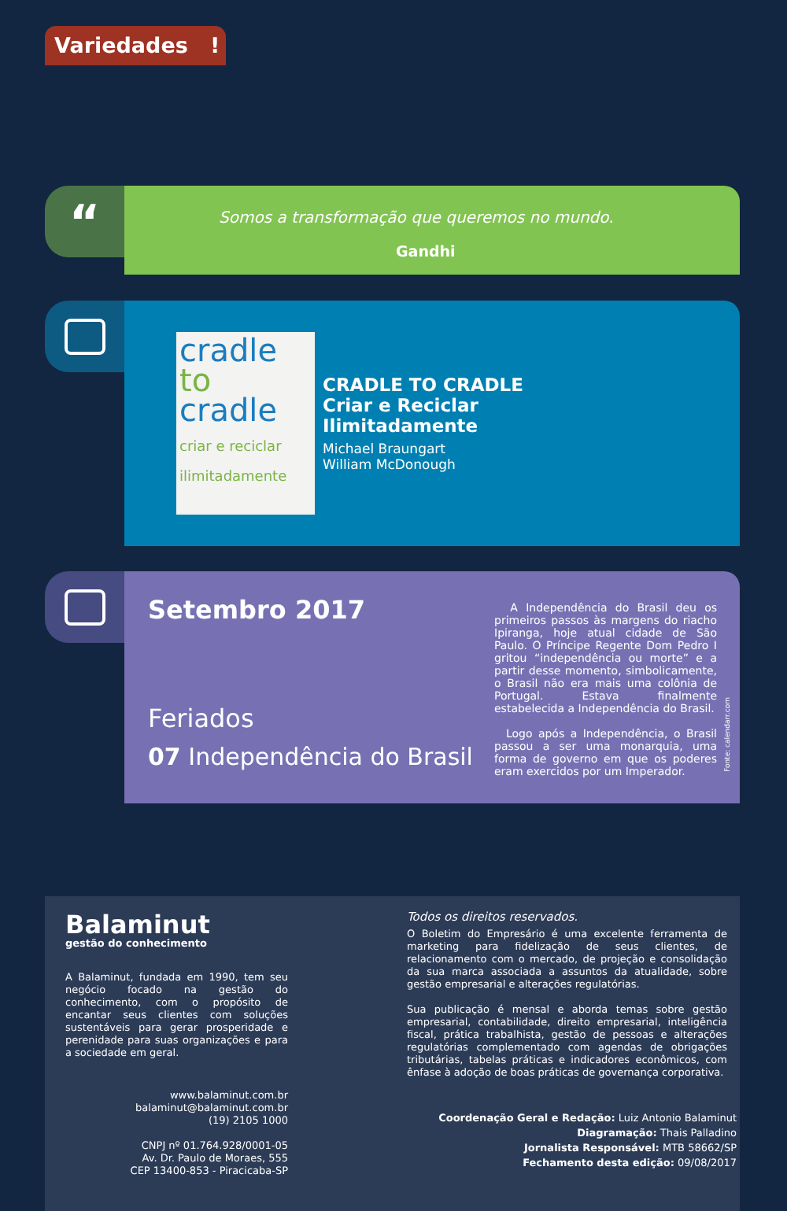Variedades !
“
Somos a transformação que queremos no mundo.
Gandhi
cradle
to
cradle
criar e reciclar ilimitadamente
CRADLE TO CRADLE
Criar e Reciclar
Ilimitadamente
Michael Braungart
William McDonough
Setembro 2017
Feriados
07 Independência do Brasil
A Independência do Brasil deu os primeiros passos às margens do riacho Ipiranga, hoje atual cidade de São Paulo. O Príncipe Regente Dom Pedro I gritou “independência ou morte” e a partir desse momento, simbolicamente, o Brasil não era mais uma colônia de Portugal. Estava finalmente estabelecida a Independência do Brasil.
Logo após a Independência, o Brasil passou a ser uma monarquia, uma forma de governo em que os poderes eram exercidos por um Imperador.
Fonte: calendarr.com
Balaminut
gestão do conhecimento
A Balaminut, fundada em 1990, tem seu negócio focado na gestão do conhecimento, com o propósito de encantar seus clientes com soluções sustentáveis para gerar prosperidade e perenidade para suas organizações e para a sociedade em geral.
www.balaminut.com.br
balaminut@balaminut.com.br
(19) 2105 1000
CNPJ nº 01.764.928/0001-05
Av. Dr. Paulo de Moraes, 555
CEP 13400-853 - Piracicaba-SP
Todos os direitos reservados.
O Boletim do Empresário é uma excelente ferramenta de marketing para fidelização de seus clientes, de relacionamento com o mercado, de projeção e consolidação da sua marca associada a assuntos da atualidade, sobre gestão empresarial e alterações regulatórias.
Sua publicação é mensal e aborda temas sobre gestão empresarial, contabilidade, direito empresarial, inteligência fiscal, prática trabalhista, gestão de pessoas e alterações regulatórias complementado com agendas de obrigações tributárias, tabelas práticas e indicadores econômicos, com ênfase à adoção de boas práticas de governança corporativa.
Coordenação Geral e Redação: Luiz Antonio Balaminut
Diagramação: Thais Palladino
Jornalista Responsável: MTB 58662/SP
Fechamento desta edição: 09/08/2017